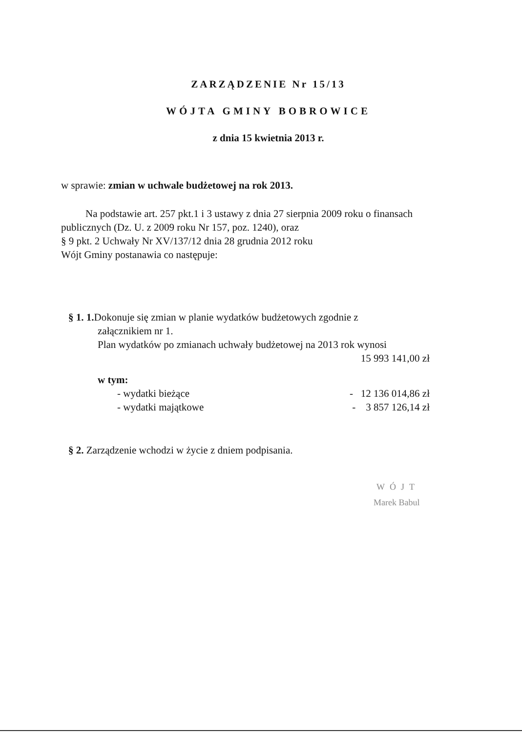ZARZĄDZENIE Nr 15/13
WÓJTA GMINY BOBROWICE
z dnia 15 kwietnia 2013 r.
w sprawie: zmian w uchwale budżetowej na rok 2013.
Na podstawie art. 257 pkt.1 i 3 ustawy z dnia 27 sierpnia 2009 roku o finansach publicznych (Dz. U. z 2009 roku Nr 157, poz. 1240), oraz
§ 9 pkt. 2 Uchwały Nr XV/137/12 dnia 28 grudnia 2012 roku
Wójt Gminy postanawia co następuje:
§ 1. 1. Dokonuje się zmian w planie wydatków budżetowych zgodnie z
załącznikiem nr 1.
Plan wydatków po zmianach uchwały budżetowej na 2013 rok wynosi
15 993 141,00 zł
w tym:
- wydatki bieżące - 12 136 014,86 zł
- wydatki majątkowe - 3 857 126,14 zł
§ 2. Zarządzenie wchodzi w życie z dniem podpisania.
WÓJT
Marek Babul